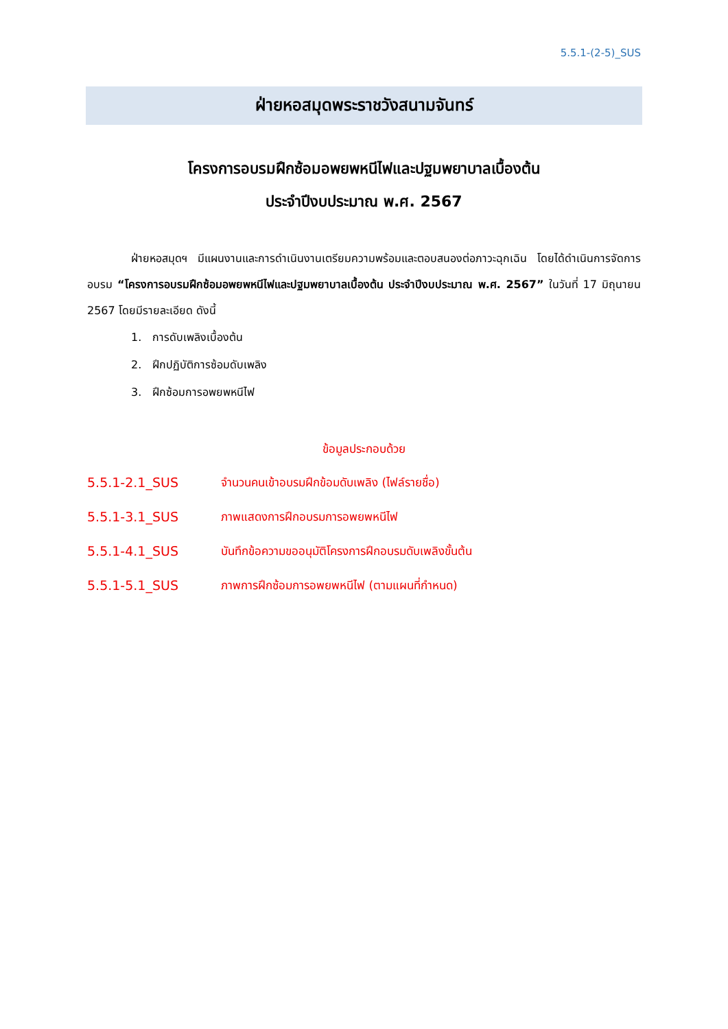5.5.1-(2-5)_SUS
ฝ่ายหอสมุดพระราชวังสนามจันทร์
โครงการอบรมฝึกซ้อมอพยพหนีไฟและปฐมพยาบาลเบื้องต้น
ประจำปีงบประมาณ พ.ศ. 2567
ฝ่ายหอสมุดฯ มีแผนงานและการดำเนินงานเตรียมความพร้อมและตอบสนองต่อภาวะฉุกเฉิน โดยได้ดำเนินการจัดการอบรม “โครงการอบรมฝึกซ้อมอพยพหนีไฟและปฐมพยาบาลเบื้องต้น ประจำปีงบประมาณ พ.ศ. 2567” ในวันที่ 17 มิถุนายน 2567 โดยมีรายละเอียด ดังนี้
1. การดับเพลิงเบื้องต้น
2. ฝึกปฏิบัติการซ้อมดับเพลิง
3. ฝึกซ้อมการอพยพหนีไฟ
ข้อมูลประกอบด้วย
5.5.1-2.1_SUS จำนวนคนเข้าอบรมฝึกข้อมดับเพลิง (ไฟล์รายชื่อ)
5.5.1-3.1_SUS ภาพแสดงการฝึกอบรมการอพยพหนีไฟ
5.5.1-4.1_SUS บันทึกข้อความขออนุมัติโครงการฝึกอบรมดับเพลิงขั้นต้น
5.5.1-5.1_SUS ภาพการฝึกซ้อมการอพยพหนีไฟ (ตามแผนที่กำหนด)